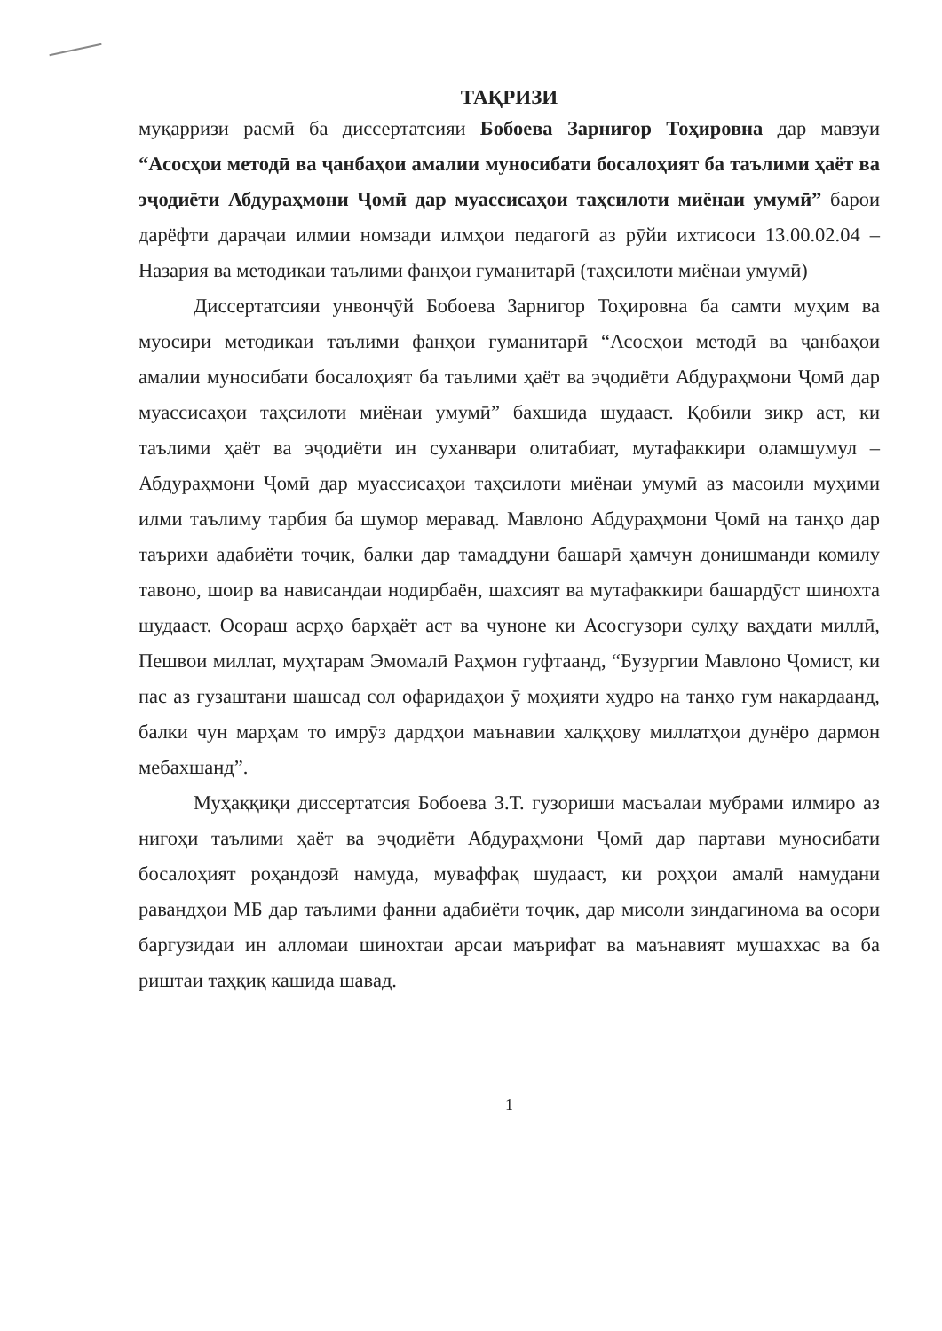ТАҚРИЗИ
муқарризи расмӣ ба диссертатсияи Бобоева Зарнигор Тоҳировна дар мавзуи “Асосҳои методӣ ва ҷанбаҳои амалии муносибати босалоҳият ба таълими ҳаёт ва эҷодиёти Абдураҳмони Ҷомӣ дар муассисаҳои таҳсилоти миёнаи умумӣ” барои дарёфти дараҷаи илмии номзади илмҳои педагогӣ аз рӯйи ихтисоси 13.00.02.04 – Назария ва методикаи таълими фанҳои гуманитарӣ (таҳсилоти миёнаи умумӣ)
Диссертатсияи унвонҷӯй Бобоева Зарнигор Тоҳировна ба самти муҳим ва муосири методикаи таълими фанҳои гуманитарӣ “Асосҳои методӣ ва ҷанбаҳои амалии муносибати босалоҳият ба таълими ҳаёт ва эҷодиёти Абдураҳмони Ҷомӣ дар муассисаҳои таҳсилоти миёнаи умумӣ” бахшида шудааст. Қобили зикр аст, ки таълими ҳаёт ва эҷодиёти ин суханвари олитабиат, мутафаккири оламшумул – Абдураҳмони Ҷомӣ дар муассисаҳои таҳсилоти миёнаи умумӣ аз масоили муҳими илми таълиму тарбия ба шумор меравад. Мавлоно Абдураҳмони Ҷомӣ на танҳо дар таърихи адабиёти тоҷик, балки дар тамаддуни башарӣ ҳамчун донишманди комилу тавоно, шоир ва нависандаи нодирбаён, шахсият ва мутафаккири башардӯст шинохта шудааст. Осораш асрҳо барҳаёт аст ва чуноне ки Асосгузори сулҳу ваҳдати миллӣ, Пешвои миллат, муҳтарам Эмомалӣ Раҳмон гуфтаанд, “Бузургии Мавлоно Ҷомист, ки пас аз гузаштани шашсад сол офаридаҳои ӯ моҳияти худро на танҳо гум накардаанд, балки чун марҳам то имрӯз дардҳои маънавии халқҳову миллатҳои дунёро дармон мебахшанд”.
Муҳаққиқи диссертатсия Бобоева З.Т. гузориши масъалаи мубрами илмиро аз нигоҳи таълими ҳаёт ва эҷодиёти Абдураҳмони Ҷомӣ дар партави муносибати босалоҳият роҳандозӣ намуда, муваффақ шудааст, ки роҳҳои амалӣ намудани равандҳои МБ дар таълими фанни адабиёти тоҷик, дар мисоли зиндагинома ва осори баргузидаи ин алломаи шинохтаи арсаи маърифат ва маънавият мушаххас ва ба риштаи таҳқиқ кашида шавад.
1